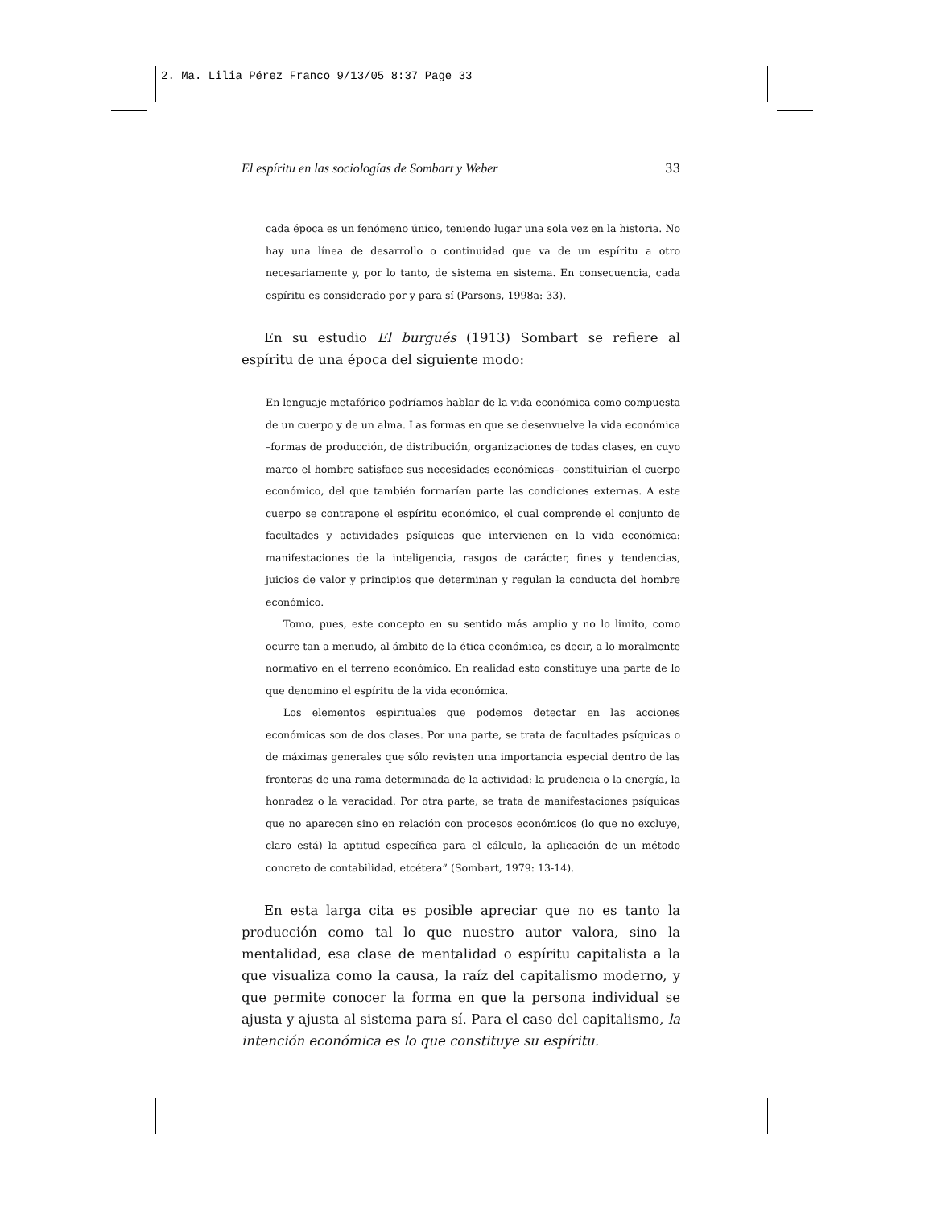2. Ma. Lilia Pérez Franco 9/13/05 8:37 Page 33
El espíritu en las sociologías de Sombart y Weber 33
cada época es un fenómeno único, teniendo lugar una sola vez en la historia. No hay una línea de desarrollo o continuidad que va de un espíritu a otro necesariamente y, por lo tanto, de sistema en sistema. En consecuencia, cada espíritu es considerado por y para sí (Parsons, 1998a: 33).
En su estudio El burgués (1913) Sombart se refiere al espíritu de una época del siguiente modo:
En lenguaje metafórico podríamos hablar de la vida económica como compuesta de un cuerpo y de un alma. Las formas en que se desenvuelve la vida económica –formas de producción, de distribución, organizaciones de todas clases, en cuyo marco el hombre satisface sus necesidades económicas– constituirían el cuerpo económico, del que también formarían parte las condiciones externas. A este cuerpo se contrapone el espíritu económico, el cual comprende el conjunto de facultades y actividades psíquicas que intervienen en la vida económica: manifestaciones de la inteligencia, rasgos de carácter, fines y tendencias, juicios de valor y principios que determinan y regulan la conducta del hombre económico.
Tomo, pues, este concepto en su sentido más amplio y no lo limito, como ocurre tan a menudo, al ámbito de la ética económica, es decir, a lo moralmente normativo en el terreno económico. En realidad esto constituye una parte de lo que denomino el espíritu de la vida económica.
Los elementos espirituales que podemos detectar en las acciones económicas son de dos clases. Por una parte, se trata de facultades psíquicas o de máximas generales que sólo revisten una importancia especial dentro de las fronteras de una rama determinada de la actividad: la prudencia o la energía, la honradez o la veracidad. Por otra parte, se trata de manifestaciones psíquicas que no aparecen sino en relación con procesos económicos (lo que no excluye, claro está) la aptitud específica para el cálculo, la aplicación de un método concreto de contabilidad, etcétera” (Sombart, 1979: 13-14).
En esta larga cita es posible apreciar que no es tanto la producción como tal lo que nuestro autor valora, sino la mentalidad, esa clase de mentalidad o espíritu capitalista a la que visualiza como la causa, la raíz del capitalismo moderno, y que permite conocer la forma en que la persona individual se ajusta y ajusta al sistema para sí. Para el caso del capitalismo, la intención económica es lo que constituye su espíritu.